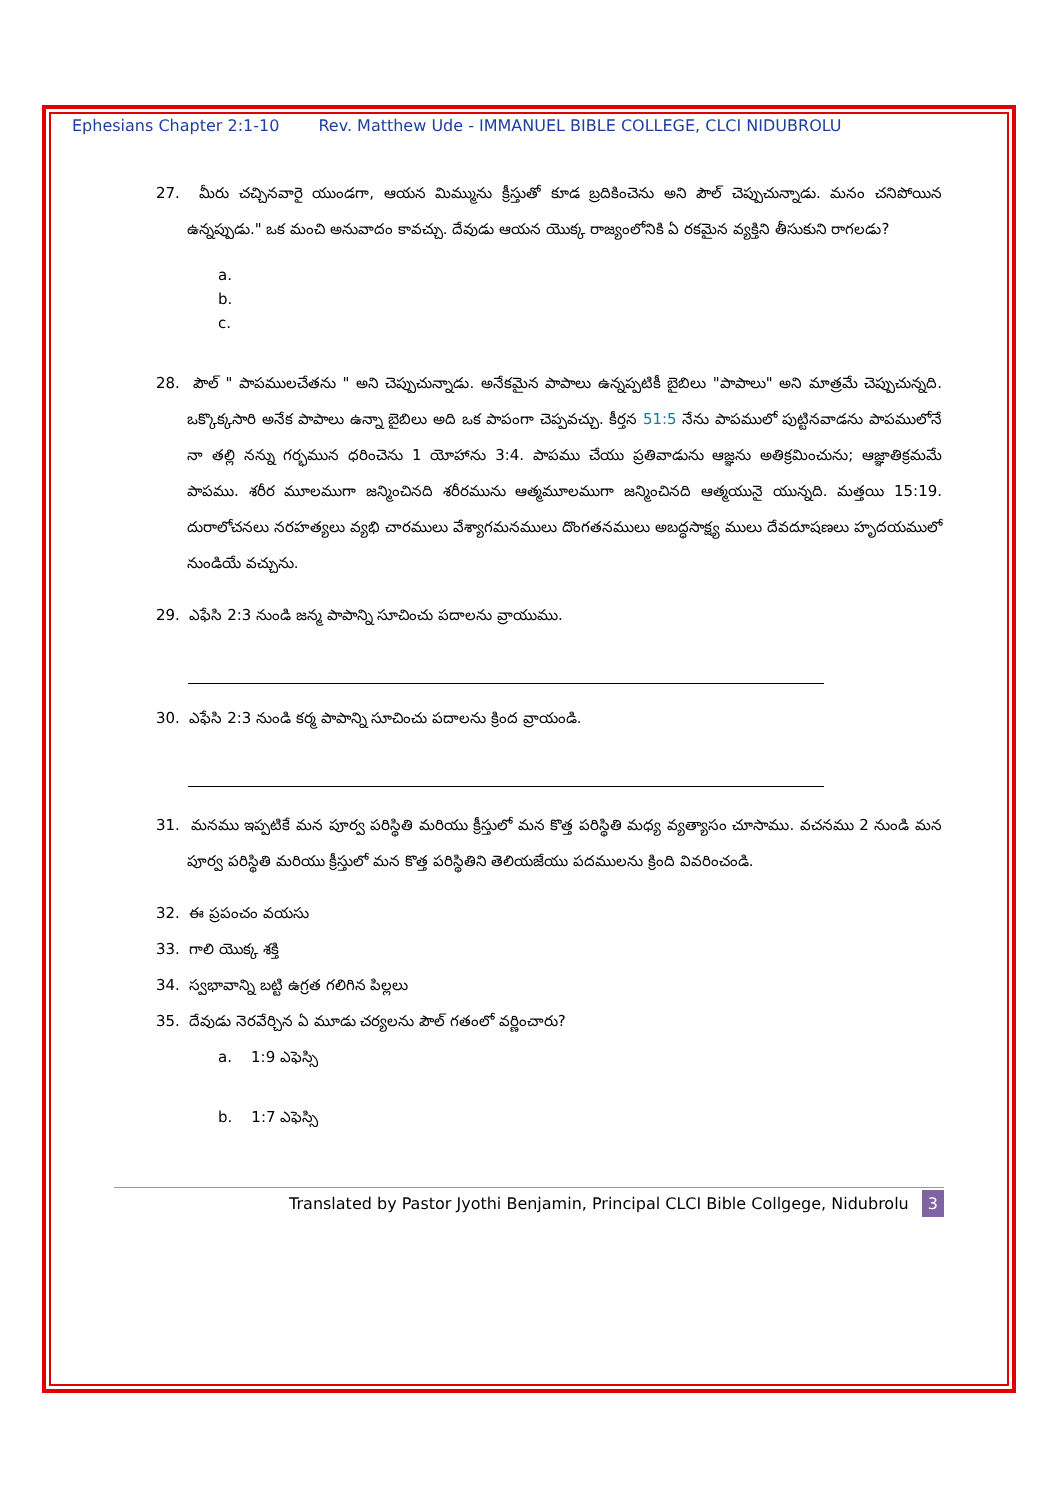Ephesians Chapter 2:1-10 Rev. Matthew Ude - IMMANUEL BIBLE COLLEGE, CLCI NIDUBROLU
27. మీరు చచ్చినవారై యుండగా, ఆయన మిమ్మును క్రీస్తుతో కూడ బ్రదికించెను అని పౌల్ చెప్పుచున్నాడు. మనం చనిపోయిన ఉన్నప్పుడు." ఒక మంచి అనువాదం కావచ్చు. దేవుడు ఆయన యొక్క రాజ్యంలోనికి ఏ రకమైన వ్యక్తిని తీసుకుని రాగలడు?
a.
b.
c.
28. పౌల్ " పాపములచేతను " అని చెప్పుచున్నాడు. అనేకమైన పాపాలు ఉన్నప్పటికీ బైబిలు "పాపాలు" అని మాత్రమే చెప్పుచున్నది. ఒక్కొక్కసారి అనేక పాపాలు ఉన్నా బైబిలు అది ఒక పాపంగా చెప్పవచ్చు. కీర్తన 51:5 నేను పాపములో పుట్టినవాడను పాపములోనే నా తల్లి నన్ను గర్భమున ధరించెను 1 యోహాను 3:4. పాపము చేయు ప్రతివాడును ఆజ్ఞను అతిక్రమించును; ఆజ్ఞాతిక్రమమే పాపము. శరీర మూలముగా జన్మించినది శరీరమును ఆత్మమూలముగా జన్మించినది ఆత్మయునై యున్నది. మత్తయి 15:19. దురాలోచనలు నరహత్యలు వ్యభి చారములు వేశ్యాగమనములు దొంగతనములు అబద్ధసాక్ష్య ములు దేవదూషణలు హృదయములో నుండియే వచ్చును.
29. ఎఫేసి 2:3 నుండి జన్మ పాపాన్ని సూచించు పదాలను వ్రాయుము.
30. ఎఫేసి 2:3 నుండి కర్మ పాపాన్ని సూచించు పదాలను క్రింద వ్రాయండి.
31. మనము ఇప్పటికే మన పూర్వ పరిస్థితి మరియు క్రీస్తులో మన కొత్త పరిస్థితి మధ్య వ్యత్యాసం చూసాము. వచనము 2 నుండి మన పూర్వ పరిస్థితి మరియు క్రీస్తులో మన కొత్త పరిస్థితిని తెలియజేయు పదములను క్రింది వివరించండి.
32. ఈ ప్రపంచం వయసు
33. గాలి యొక్క శక్తి
34. స్వభావాన్ని బట్టి ఉగ్రత గలిగిన పిల్లలు
35. దేవుడు నెరవేర్చిన ఏ మూడు చర్యలను పౌల్ గతంలో వర్ణించారు?
a. 1:9 ఎఫెస్సి
b. 1:7 ఎఫెస్సి
Translated by Pastor Jyothi Benjamin, Principal CLCI Bible Collgege, Nidubrolu 3